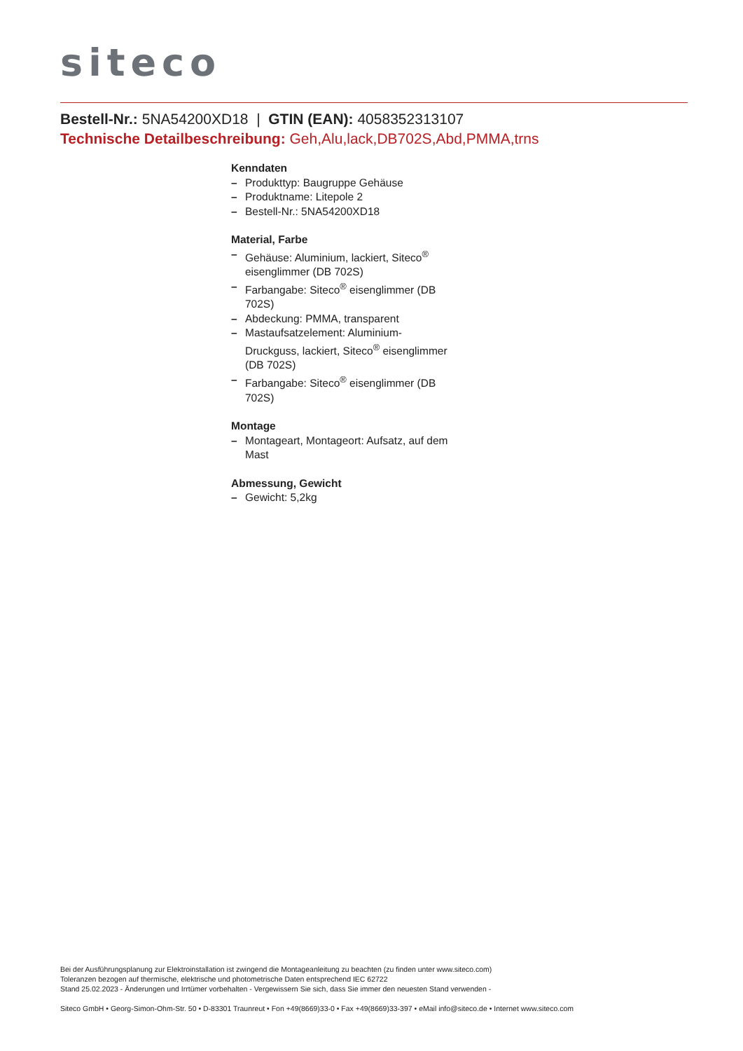siteco
Bestell-Nr.: 5NA54200XD18 | GTIN (EAN): 4058352313107
Technische Detailbeschreibung: Geh,Alu,lack,DB702S,Abd,PMMA,trns
Kenndaten
– Produkttyp: Baugruppe Gehäuse
– Produktname: Litepole 2
– Bestell-Nr.: 5NA54200XD18
Material, Farbe
– Gehäuse: Aluminium, lackiert, Siteco<sup>®</sup> eisenglimmer (DB 702S)
– Farbangabe: Siteco<sup>®</sup> eisenglimmer (DB 702S)
– Abdeckung: PMMA, transparent
– Mastaufsatzelement: Aluminium-Druckguss, lackiert, Siteco<sup>®</sup> eisenglimmer (DB 702S)
– Farbangabe: Siteco<sup>®</sup> eisenglimmer (DB 702S)
Montage
– Montageart, Montageort: Aufsatz, auf dem Mast
Abmessung, Gewicht
– Gewicht: 5,2kg
Bei der Ausführungsplanung zur Elektroinstallation ist zwingend die Montageanleitung zu beachten (zu finden unter www.siteco.com)
Toleranzen bezogen auf thermische, elektrische und photometrische Daten entsprechend IEC 62722
Stand 25.02.2023 - Änderungen und Irrtümer vorbehalten - Vergewissern Sie sich, dass Sie immer den neuesten Stand verwenden -
Siteco GmbH • Georg-Simon-Ohm-Str. 50 • D-83301 Traunreut • Fon +49(8669)33-0 • Fax +49(8669)33-397 • eMail info@siteco.de • Internet www.siteco.com